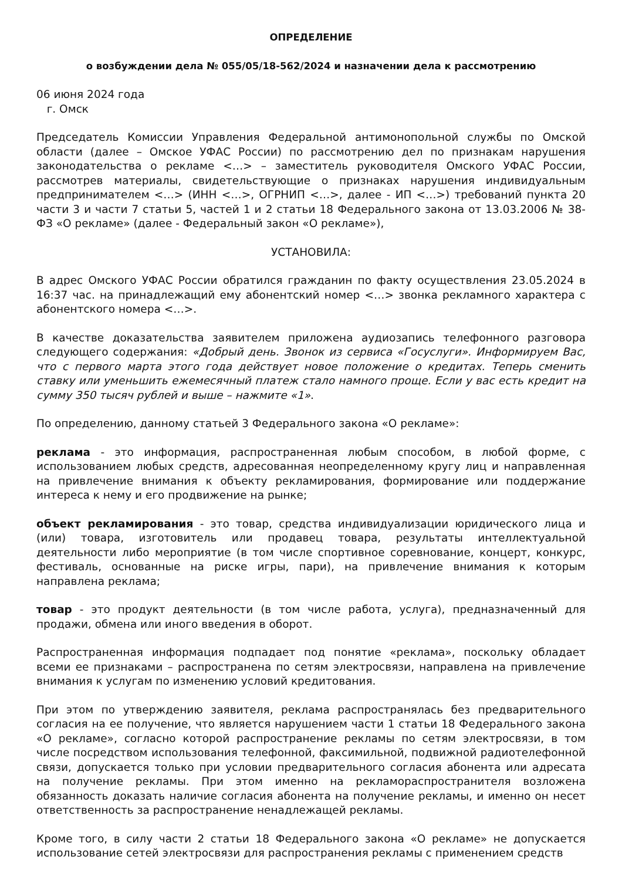ОПРЕДЕЛЕНИЕ
о возбуждении дела № 055/05/18-562/2024 и назначении дела к рассмотрению
06 июня 2024 года
г. Омск
Председатель Комиссии Управления Федеральной антимонопольной службы по Омской области (далее – Омское УФАС России) по рассмотрению дел по признакам нарушения законодательства о рекламе <…> – заместитель руководителя Омского УФАС России, рассмотрев материалы, свидетельствующие о признаках нарушения индивидуальным предпринимателем <…> (ИНН <…>, ОГРНИП <…>, далее - ИП <…>) требований пункта 20 части 3 и части 7 статьи 5, частей 1 и 2 статьи 18 Федерального закона от 13.03.2006 № 38-ФЗ «О рекламе» (далее - Федеральный закон «О рекламе»),
УСТАНОВИЛА:
В адрес Омского УФАС России обратился гражданин по факту осуществления 23.05.2024 в 16:37 час. на принадлежащий ему абонентский номер <…> звонка рекламного характера с абонентского номера <…>.
В качестве доказательства заявителем приложена аудиозапись телефонного разговора следующего содержания: «Добрый день. Звонок из сервиса «Госуслуги». Информируем Вас, что с первого марта этого года действует новое положение о кредитах. Теперь сменить ставку или уменьшить ежемесячный платеж стало намного проще. Если у вас есть кредит на сумму 350 тысяч рублей и выше – нажмите «1».
По определению, данному статьей 3 Федерального закона «О рекламе»:
реклама - это информация, распространенная любым способом, в любой форме, с использованием любых средств, адресованная неопределенному кругу лиц и направленная на привлечение внимания к объекту рекламирования, формирование или поддержание интереса к нему и его продвижение на рынке;
объект рекламирования - это товар, средства индивидуализации юридического лица и (или) товара, изготовитель или продавец товара, результаты интеллектуальной деятельности либо мероприятие (в том числе спортивное соревнование, концерт, конкурс, фестиваль, основанные на риске игры, пари), на привлечение внимания к которым направлена реклама;
товар - это продукт деятельности (в том числе работа, услуга), предназначенный для продажи, обмена или иного введения в оборот.
Распространенная информация подпадает под понятие «реклама», поскольку обладает всеми ее признаками – распространена по сетям электросвязи, направлена на привлечение внимания к услугам по изменению условий кредитования.
При этом по утверждению заявителя, реклама распространялась без предварительного согласия на ее получение, что является нарушением части 1 статьи 18 Федерального закона «О рекламе», согласно которой распространение рекламы по сетям электросвязи, в том числе посредством использования телефонной, факсимильной, подвижной радиотелефонной связи, допускается только при условии предварительного согласия абонента или адресата на получение рекламы. При этом именно на рекламораспространителя возложена обязанность доказать наличие согласия абонента на получение рекламы, и именно он несет ответственность за распространение ненадлежащей рекламы.
Кроме того, в силу части 2 статьи 18 Федерального закона «О рекламе» не допускается использование сетей электросвязи для распространения рекламы с применением средств